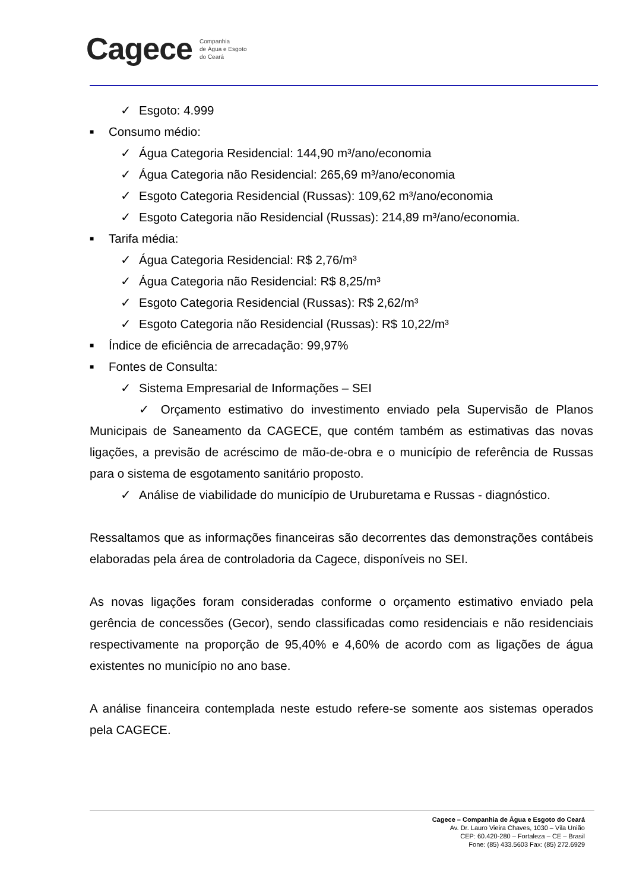Cagece Companhia
de Água e Esgoto
do Ceará
✓ Esgoto: 4.999
■ Consumo médio:
✓ Água Categoria Residencial: 144,90 m³/ano/economia
✓ Água Categoria não Residencial: 265,69 m³/ano/economia
✓ Esgoto Categoria Residencial (Russas): 109,62 m³/ano/economia
✓ Esgoto Categoria não Residencial (Russas): 214,89 m³/ano/economia.
■ Tarifa média:
✓ Água Categoria Residencial: R$ 2,76/m³
✓ Água Categoria não Residencial: R$ 8,25/m³
✓ Esgoto Categoria Residencial (Russas): R$ 2,62/m³
✓ Esgoto Categoria não Residencial (Russas): R$ 10,22/m³
■ Índice de eficiência de arrecadação: 99,97%
■ Fontes de Consulta:
✓ Sistema Empresarial de Informações – SEI
✓ Orçamento estimativo do investimento enviado pela Supervisão de Planos Municipais de Saneamento da CAGECE, que contém também as estimativas das novas ligações, a previsão de acréscimo de mão-de-obra e o município de referência de Russas para o sistema de esgotamento sanitário proposto.
✓ Análise de viabilidade do município de Uruburetama e Russas - diagnóstico.
Ressaltamos que as informações financeiras são decorrentes das demonstrações contábeis elaboradas pela área de controladoria da Cagece, disponíveis no SEI.
As novas ligações foram consideradas conforme o orçamento estimativo enviado pela gerência de concessões (Gecor), sendo classificadas como residenciais e não residenciais respectivamente na proporção de 95,40% e 4,60% de acordo com as ligações de água existentes no município no ano base.
A análise financeira contemplada neste estudo refere-se somente aos sistemas operados pela CAGECE.
Cagece – Companhia de Água e Esgoto do Ceará
Av. Dr. Lauro Vieira Chaves, 1030 – Vila União
CEP: 60.420-280 – Fortaleza – CE – Brasil
Fone: (85) 433.5603 Fax: (85) 272.6929